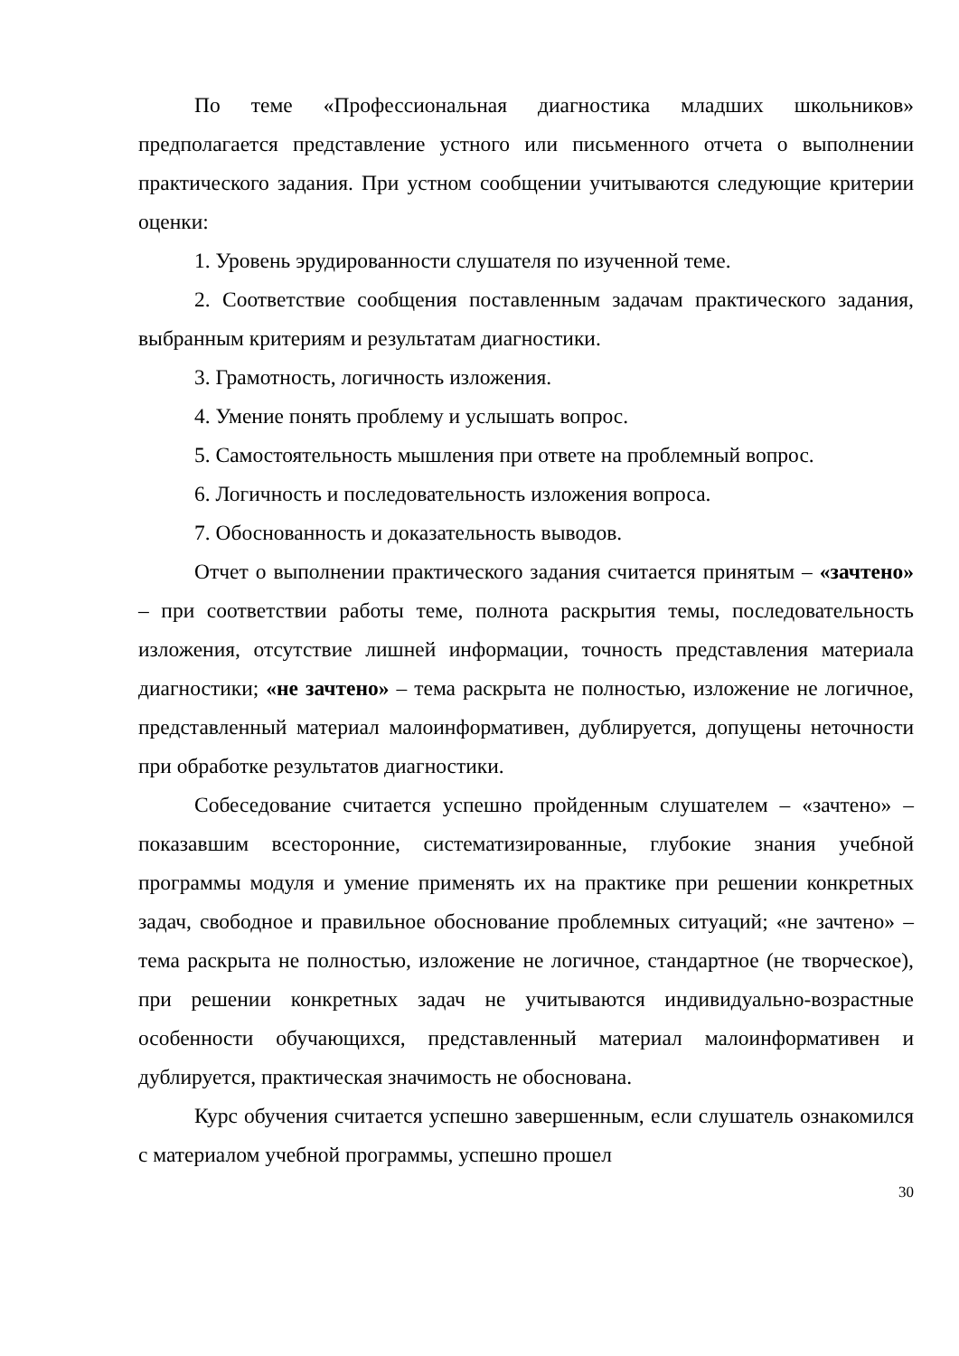По теме «Профессиональная диагностика младших школьников» предполагается представление устного или письменного отчета о выполнении практического задания. При устном сообщении учитываются следующие критерии оценки:
1. Уровень эрудированности слушателя по изученной теме.
2. Соответствие сообщения поставленным задачам практического задания, выбранным критериям и результатам диагностики.
3. Грамотность, логичность изложения.
4. Умение понять проблему и услышать вопрос.
5. Самостоятельность мышления при ответе на проблемный вопрос.
6. Логичность и последовательность изложения вопроса.
7. Обоснованность и доказательность выводов.
Отчет о выполнении практического задания считается принятым – «зачтено» – при соответствии работы теме, полнота раскрытия темы, последовательность изложения, отсутствие лишней информации, точность представления материала диагностики; «не зачтено» – тема раскрыта не полностью, изложение не логичное, представленный материал малоинформативен, дублируется, допущены неточности при обработке результатов диагностики.
Собеседование считается успешно пройденным слушателем – «зачтено» – показавшим всесторонние, систематизированные, глубокие знания учебной программы модуля и умение применять их на практике при решении конкретных задач, свободное и правильное обоснование проблемных ситуаций; «не зачтено» – тема раскрыта не полностью, изложение не логичное, стандартное (не творческое), при решении конкретных задач не учитываются индивидуально-возрастные особенности обучающихся, представленный материал малоинформативен и дублируется, практическая значимость не обоснована.
Курс обучения считается успешно завершенным, если слушатель ознакомился с материалом учебной программы, успешно прошел
30